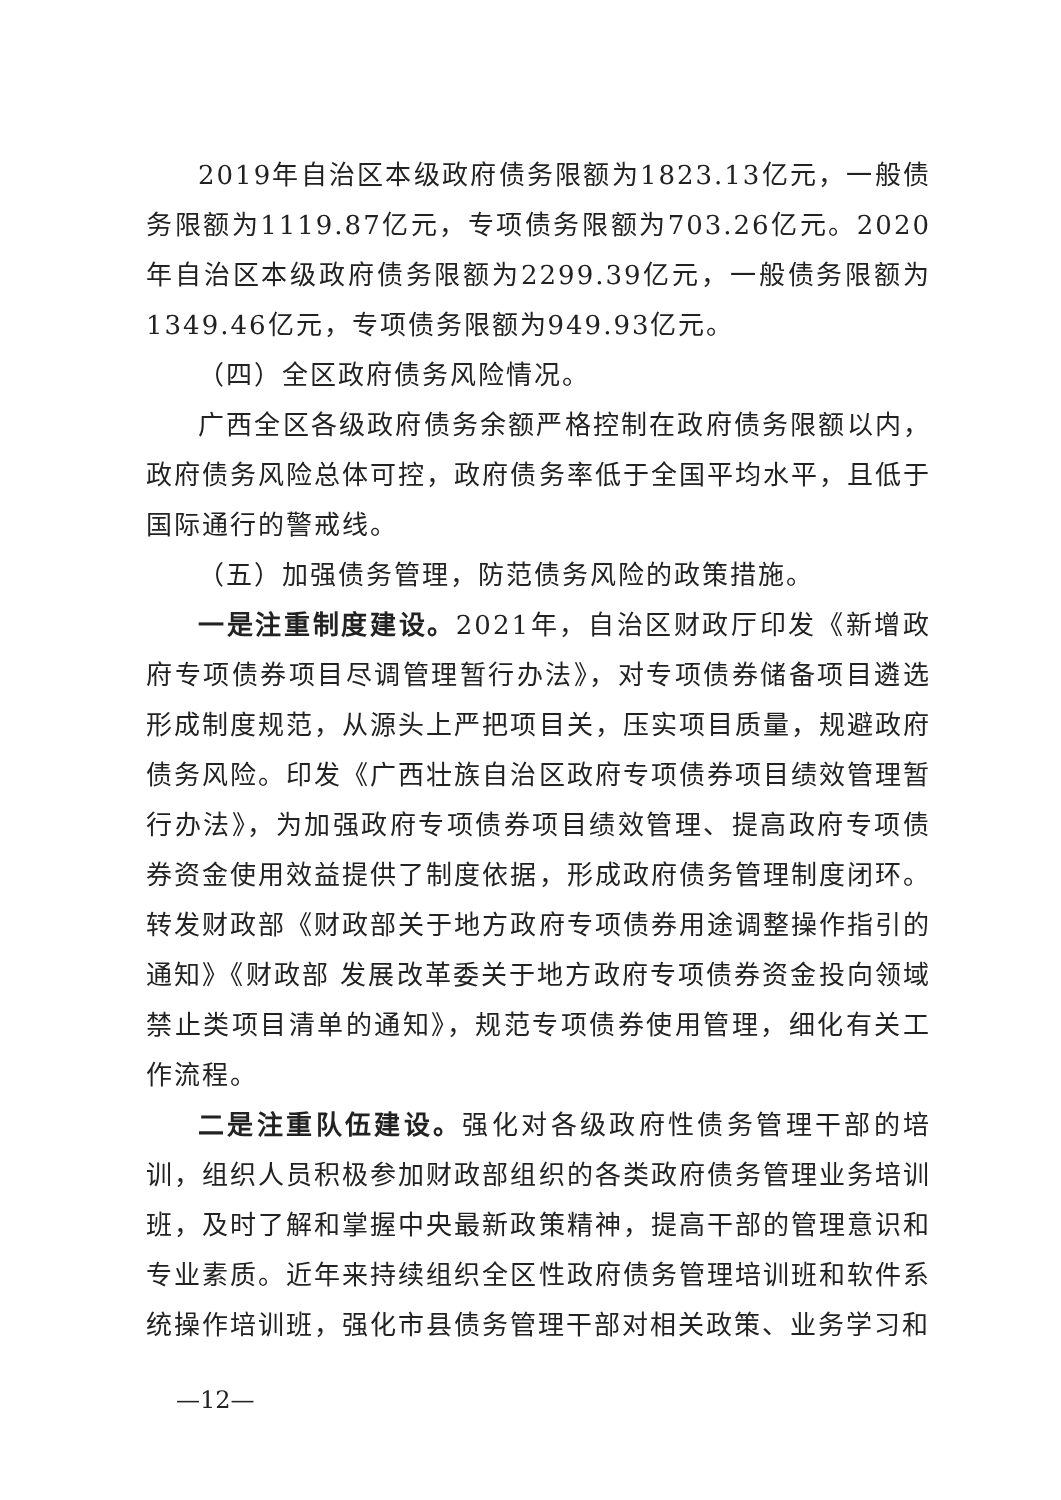2019年自治区本级政府债务限额为1823.13亿元，一般债务限额为1119.87亿元，专项债务限额为703.26亿元。2020年自治区本级政府债务限额为2299.39亿元，一般债务限额为1349.46亿元，专项债务限额为949.93亿元。
（四）全区政府债务风险情况。
广西全区各级政府债务余额严格控制在政府债务限额以内，政府债务风险总体可控，政府债务率低于全国平均水平，且低于国际通行的警戒线。
（五）加强债务管理，防范债务风险的政策措施。
一是注重制度建设。2021年，自治区财政厅印发《新增政府专项债券项目尽调管理暂行办法》，对专项债券储备项目遴选形成制度规范，从源头上严把项目关，压实项目质量，规避政府债务风险。印发《广西壮族自治区政府专项债券项目绩效管理暂行办法》，为加强政府专项债券项目绩效管理、提高政府专项债券资金使用效益提供了制度依据，形成政府债务管理制度闭环。转发财政部《财政部关于地方政府专项债券用途调整操作指引的通知》《财政部 发展改革委关于地方政府专项债券资金投向领域禁止类项目清单的通知》，规范专项债券使用管理，细化有关工作流程。
二是注重队伍建设。强化对各级政府性债务管理干部的培训，组织人员积极参加财政部组织的各类政府债务管理业务培训班，及时了解和掌握中央最新政策精神，提高干部的管理意识和专业素质。近年来持续组织全区性政府债务管理培训班和软件系统操作培训班，强化市县债务管理干部对相关政策、业务学习和
—12—